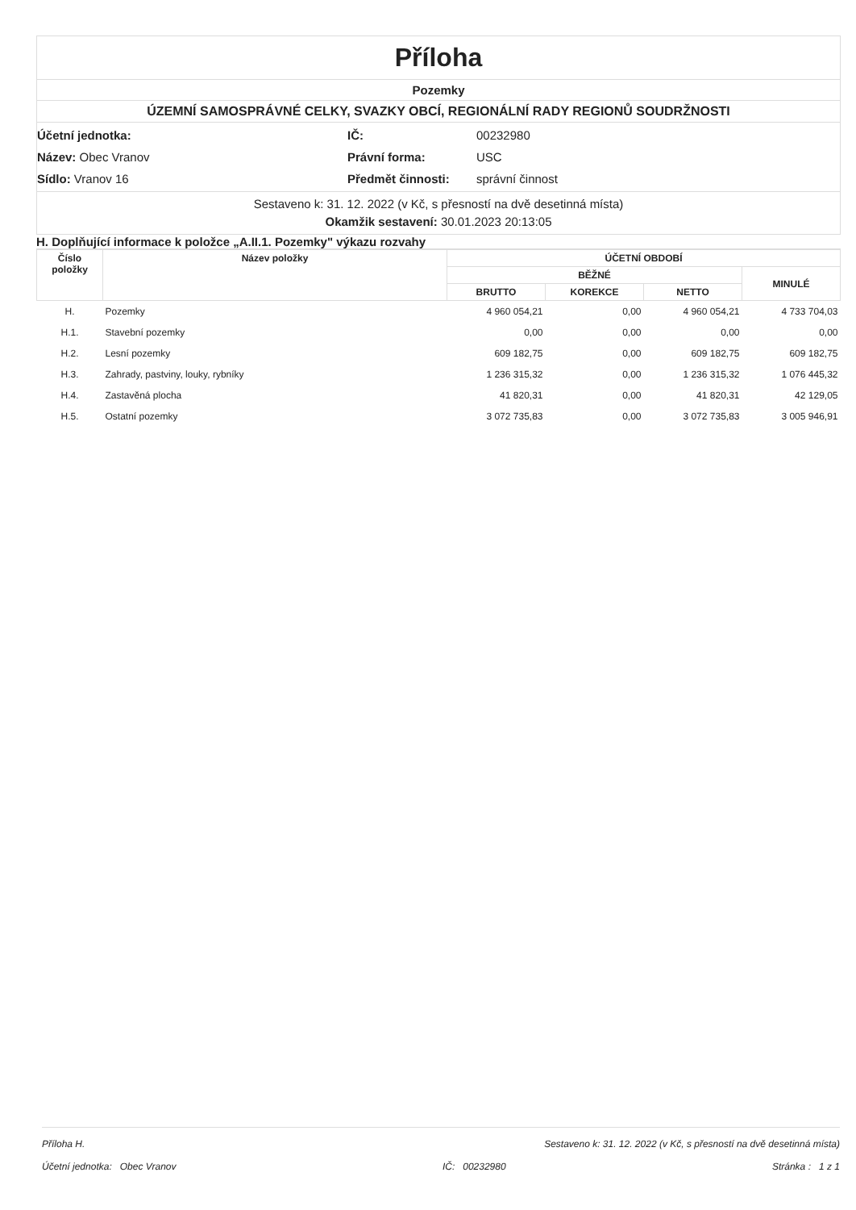Příloha
Pozemky
ÚZEMNÍ SAMOSPRÁVNÉ CELKY, SVAZKY OBCÍ, REGIONÁLNÍ RADY REGIONŮ SOUDRŽNOSTI
Účetní jednotka:
IČ:
00232980
Název: Obec Vranov
Právní forma:
USC
Sídlo: Vranov 16
Předmět činnosti:
správní činnost
Sestaveno k: 31. 12. 2022 (v Kč, s přesností na dvě desetinná místa)
Okamžik sestavení: 30.01.2023 20:13:05
H. Doplňující informace k položce „A.II.1. Pozemky" výkazu rozvahy
| Číslo položky | Název položky | ÚČETNÍ OBDOBÍ | | | |
| --- | --- | --- | --- | --- | --- |
| | | BĚŽNÉ | | | MINULÉ |
| | | BRUTTO | KOREKCE | NETTO | |
| H. | Pozemky | 4 960 054,21 | 0,00 | 4 960 054,21 | 4 733 704,03 |
| H.1. | Stavební pozemky | 0,00 | 0,00 | 0,00 | 0,00 |
| H.2. | Lesní pozemky | 609 182,75 | 0,00 | 609 182,75 | 609 182,75 |
| H.3. | Zahrady, pastviny, louky, rybníky | 1 236 315,32 | 0,00 | 1 236 315,32 | 1 076 445,32 |
| H.4. | Zastavěná plocha | 41 820,31 | 0,00 | 41 820,31 | 42 129,05 |
| H.5. | Ostatní pozemky | 3 072 735,83 | 0,00 | 3 072 735,83 | 3 005 946,91 |
Příloha H. Sestaveno k: 31. 12. 2022 (v Kč, s přesností na dvě desetinná místa)
Účetní jednotka: Obec Vranov IČ: 00232980 Stránka : 1 z 1